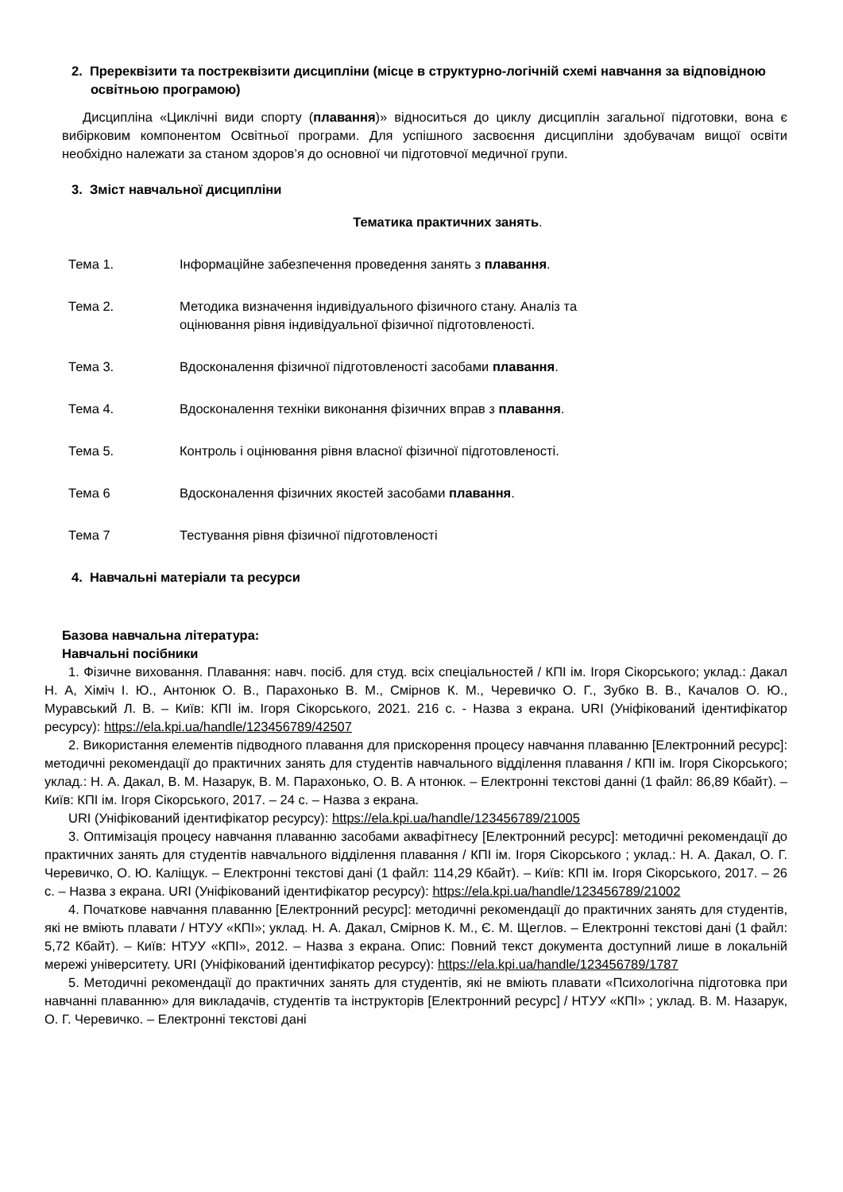2. Пререквізити та постреквізити дисципліни (місце в структурно-логічній схемі навчання за відповідною освітньою програмою)
Дисципліна «Циклічні види спорту (плавання)» відноситься до циклу дисциплін загальної підготовки, вона є вибірковим компонентом Освітньої програми. Для успішного засвоєння дисципліни здобувачам вищої освіти необхідно належати за станом здоров’я до основної чи підготовчої медичної групи.
3. Зміст навчальної дисципліни
Тематика практичних занять.
Тема 1. Інформаційне забезпечення проведення занять з плавання.
Тема 2. Методика визначення індивідуального фізичного стану. Аналіз та
оцінювання рівня індивідуальної фізичної підготовленості.
Тема 3. Вдосконалення фізичної підготовленості засобами плавання.
Тема 4. Вдосконалення техніки виконання фізичних вправ з плавання.
Тема 5. Контроль і оцінювання рівня власної фізичної підготовленості.
Тема 6 Вдосконалення фізичних якостей засобами плавання.
Тема 7 Тестування рівня фізичної підготовленості
4. Навчальні матеріали та ресурси
Базова навчальна література:
Навчальні посібники
1. Фізичне виховання. Плавання: навч. посіб. для студ. всіх спеціальностей / КПІ ім. Ігоря Сікорського; уклад.: Дакал Н. А, Хіміч І. Ю., Антонюк О. В., Парахонько В. М., Смірнов К. М., Черевичко О. Г., Зубко В. В., Качалов О. Ю., Муравський Л. В. – Київ: КПІ ім. Ігоря Сікорського, 2021. 216 с. - Назва з екрана. URI (Уніфікований ідентифікатор ресурсу): https://ela.kpi.ua/handle/123456789/42507
2. Використання елементів підводного плавання для прискорення процесу навчання плаванню [Електронний ресурс]: методичні рекомендації до практичних занять для студентів навчального відділення плавання / КПІ ім. Ігоря Сікорського; уклад.: Н. А. Дакал, В. М. Назарук, В. М. Парахонько, О. В. А нтонюк. – Електронні текстові данні (1 файл: 86,89 Кбайт). – Київ: КПІ ім. Ігоря Сікорського, 2017. – 24 с. – Назва з екрана.
URI (Уніфікований ідентифікатор ресурсу): https://ela.kpi.ua/handle/123456789/21005
3. Оптимізація процесу навчання плаванню засобами аквафітнесу [Електронний ресурс]: методичні рекомендації до практичних занять для студентів навчального відділення плавання / КПІ ім. Ігоря Сікорського ; уклад.: Н. А. Дакал, О. Г. Черевичко, О. Ю. Каліщук. – Електронні текстові дані (1 файл: 114,29 Кбайт). – Київ: КПІ ім. Ігоря Сікорського, 2017. – 26 с. – Назва з екрана. URI (Уніфікований ідентифікатор ресурсу): https://ela.kpi.ua/handle/123456789/21002
4. Початкове навчання плаванню [Електронний ресурс]: методичні рекомендації до практичних занять для студентів, які не вміють плавати / НТУУ «КПІ»; уклад. Н. А. Дакал, Смірнов К. М., Є. М. Щеглов. – Електронні текстові дані (1 файл: 5,72 Кбайт). – Київ: НТУУ «КПІ», 2012. – Назва з екрана. Опис: Повний текст документа доступний лише в локальній мережі університету. URI (Уніфікований ідентифікатор ресурсу): https://ela.kpi.ua/handle/123456789/1787
5. Методичні рекомендації до практичних занять для студентів, які не вміють плавати «Психологічна підготовка при навчанні плаванню» для викладачів, студентів та інструкторів [Електронний ресурс] / НТУУ «КПІ» ; уклад. В. М. Назарук, О. Г. Черевичко. – Електронні текстові дані